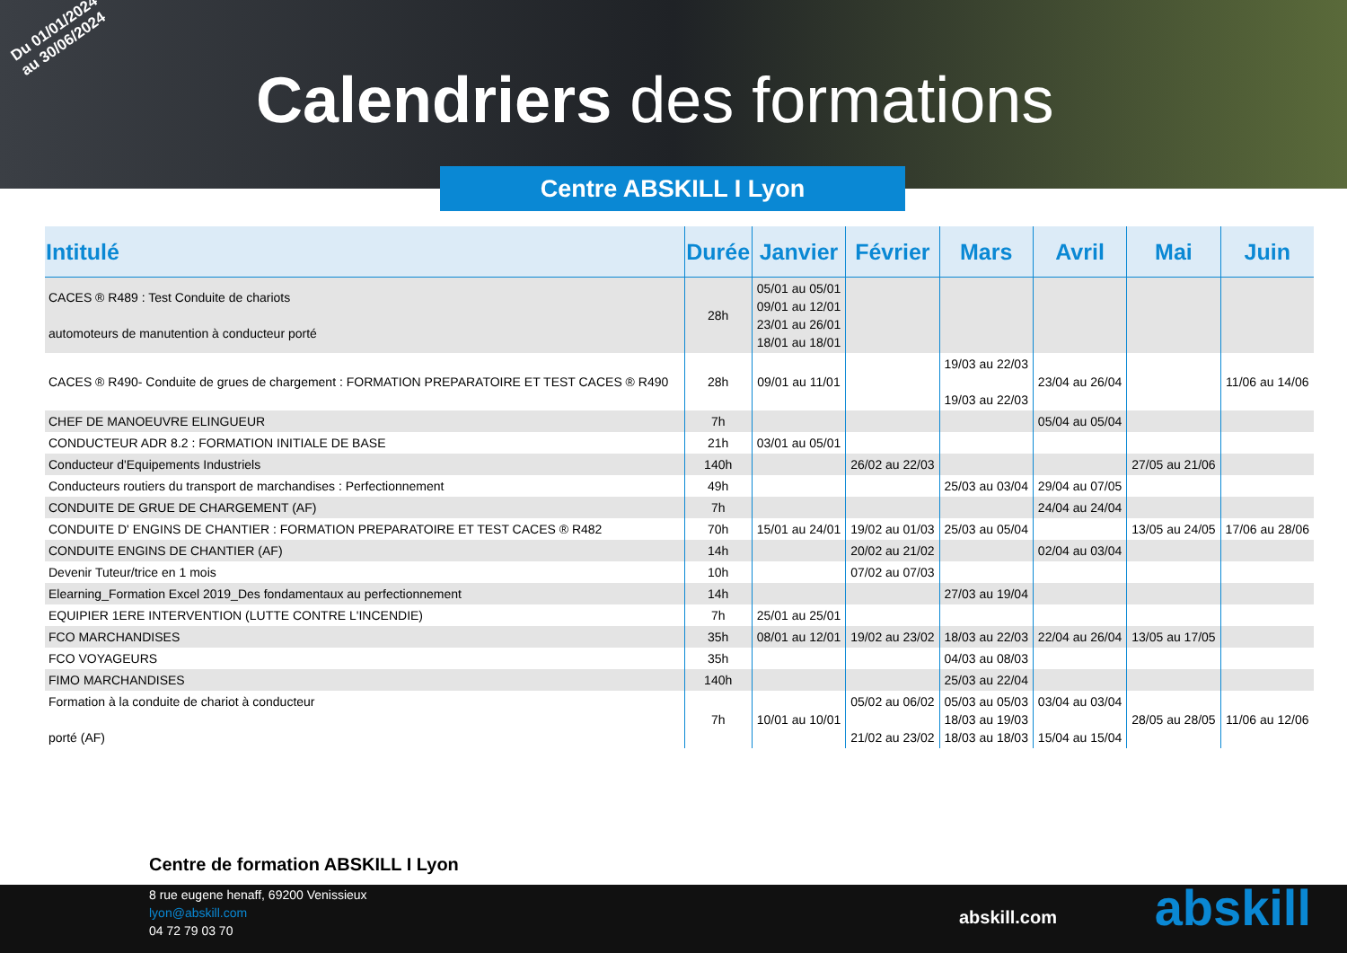Du 01/01/2024
au 30/06/2024
Calendriers des formations
Centre ABSKILL I Lyon
| Intitulé | Durée | Janvier | Février | Mars | Avril | Mai | Juin |
| --- | --- | --- | --- | --- | --- | --- | --- |
| CACES ® R489 : Test Conduite de chariots automoteurs de manutention à conducteur porté | 28h | 05/01 au 05/01 09/01 au 12/01 23/01 au 26/01 18/01 au 18/01 | | | | | |
| CACES ® R490- Conduite de grues de chargement : FORMATION PREPARATOIRE ET TEST CACES ® R490 | 28h | 09/01 au 11/01 | | 19/03 au 22/03 19/03 au 22/03 | 23/04 au 26/04 | | 11/06 au 14/06 |
| CHEF DE MANOEUVRE ELINGUEUR | 7h | | | | 05/04 au 05/04 | | |
| CONDUCTEUR ADR 8.2 : FORMATION INITIALE DE BASE | 21h | 03/01 au 05/01 | | | | | |
| Conducteur d'Equipements Industriels | 140h | | 26/02 au 22/03 | | | 27/05 au 21/06 | |
| Conducteurs routiers du transport de marchandises : Perfectionnement | 49h | | | 25/03 au 03/04 | 29/04 au 07/05 | | |
| CONDUITE DE GRUE DE CHARGEMENT (AF) | 7h | | | | 24/04 au 24/04 | | |
| CONDUITE D' ENGINS DE CHANTIER : FORMATION PREPARATOIRE ET TEST CACES ® R482 | 70h | 15/01 au 24/01 | 19/02 au 01/03 | 25/03 au 05/04 | | 13/05 au 24/05 | 17/06 au 28/06 |
| CONDUITE ENGINS DE CHANTIER (AF) | 14h | | 20/02 au 21/02 | | 02/04 au 03/04 | | |
| Devenir Tuteur/trice en 1 mois | 10h | | 07/02 au 07/03 | | | | |
| Elearning_Formation Excel 2019_Des fondamentaux au perfectionnement | 14h | | | 27/03 au 19/04 | | | |
| EQUIPIER 1ERE INTERVENTION (LUTTE CONTRE L'INCENDIE) | 7h | 25/01 au 25/01 | | | | | |
| FCO MARCHANDISES | 35h | 08/01 au 12/01 | 19/02 au 23/02 | 18/03 au 22/03 | 22/04 au 26/04 | 13/05 au 17/05 | |
| FCO VOYAGEURS | 35h | | | 04/03 au 08/03 | | | |
| FIMO MARCHANDISES | 140h | | | 25/03 au 22/04 | | | |
| Formation à la conduite de chariot à conducteur porté (AF) | 7h | 10/01 au 10/01 | 05/02 au 06/02 21/02 au 23/02 | 05/03 au 05/03 18/03 au 19/03 18/03 au 18/03 | 03/04 au 03/04 15/04 au 15/04 | 28/05 au 28/05 | 11/06 au 12/06 |
Centre de formation ABSKILL I Lyon
8 rue eugene henaff, 69200 Venissieux
lyon@abskill.com
04 72 79 03 70
abskill.com abskill